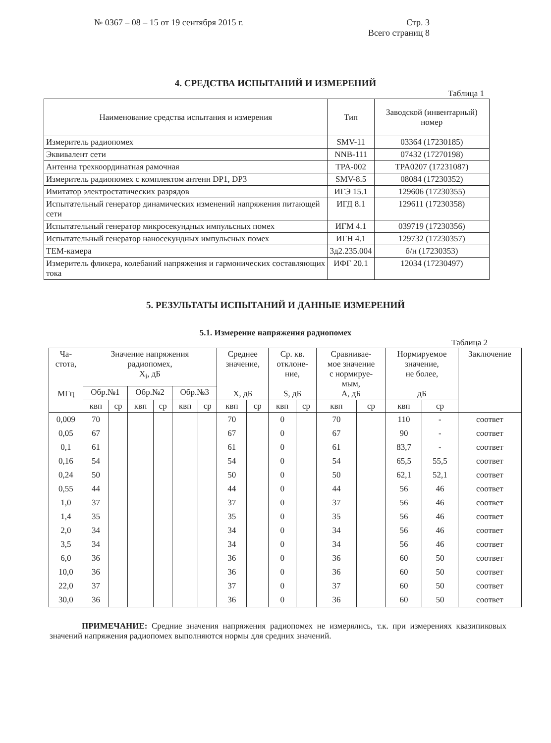№ 0367 – 08 – 15 от 19 сентября 2015 г.
Стр. 3
Всего страниц 8
4. СРЕДСТВА ИСПЫТАНИЙ И ИЗМЕРЕНИЙ
Таблица 1
| Наименование средства испытания и измерения | Тип | Заводской (инвентарный) номер |
| --- | --- | --- |
| Измеритель радиопомех | SMV-11 | 03364 (17230185) |
| Эквивалент сети | NNB-111 | 07432 (17270198) |
| Антенна трехкоординатная рамочная | TPA-002 | TPA0207 (17231087) |
| Измеритель радиопомех с комплектом антенн DP1, DP3 | SMV-8.5 | 08084 (17230352) |
| Имитатор электростатических разрядов | ИГЭ 15.1 | 129606 (17230355) |
| Испытательный генератор динамических изменений напряжения питающей сети | ИГД 8.1 | 129611 (17230358) |
| Испытательный генератор микросекундных импульсных помех | ИГМ 4.1 | 039719 (17230356) |
| Испытательный генератор наносекундных импульсных помех | ИГН 4.1 | 129732 (17230357) |
| ТЕМ-камера | 3д2.235.004 | б/н (17230353) |
| Измеритель фликера, колебаний напряжения и гармонических составляющих тока | ИФГ 20.1 | 12034 (17230497) |
5. РЕЗУЛЬТАТЫ ИСПЫТАНИЙ И ДАННЫЕ ИЗМЕРЕНИЙ
5.1. Измерение напряжения радиопомех
Таблица 2
| Ча- стота, МГц | Значение напряжения радиопомех, X<sub>i</sub>, дБ | | | | | | Среднее значение, X, дБ | | Ср. кв. отклоне- ние, S, дБ | | Сравнивае- мое значение с нормируе- мым, A, дБ | | Нормируемое значение, не более, дБ | | Заключение |
| --- | --- | --- | --- | --- | --- | --- | --- | --- | --- | --- | --- | --- | --- | --- | --- |
| | Обр.№1 | | Обр.№2 | | Обр.№3 | | | | | | | | | | |
| | квп | ср | квп | ср | квп | ср | квп | ср | квп | ср | квп | ср | квп | ср | |
| 0,009 | 70 | | | | | | 70 | | 0 | | 70 | | 110 | - | соответ |
| 0,05 | 67 | | | | | | 67 | | 0 | | 67 | | 90 | - | соответ |
| 0,1 | 61 | | | | | | 61 | | 0 | | 61 | | 83,7 | - | соответ |
| 0,16 | 54 | | | | | | 54 | | 0 | | 54 | | 65,5 | 55,5 | соответ |
| 0,24 | 50 | | | | | | 50 | | 0 | | 50 | | 62,1 | 52,1 | соответ |
| 0,55 | 44 | | | | | | 44 | | 0 | | 44 | | 56 | 46 | соответ |
| 1,0 | 37 | | | | | | 37 | | 0 | | 37 | | 56 | 46 | соответ |
| 1,4 | 35 | | | | | | 35 | | 0 | | 35 | | 56 | 46 | соответ |
| 2,0 | 34 | | | | | | 34 | | 0 | | 34 | | 56 | 46 | соответ |
| 3,5 | 34 | | | | | | 34 | | 0 | | 34 | | 56 | 46 | соответ |
| 6,0 | 36 | | | | | | 36 | | 0 | | 36 | | 60 | 50 | соответ |
| 10,0 | 36 | | | | | | 36 | | 0 | | 36 | | 60 | 50 | соответ |
| 22,0 | 37 | | | | | | 37 | | 0 | | 37 | | 60 | 50 | соответ |
| 30,0 | 36 | | | | | | 36 | | 0 | | 36 | | 60 | 50 | соответ |
ПРИМЕЧАНИЕ: Средние значения напряжения радиопомех не измерялись, т.к. при измерениях квазипиковых значений напряжения радиопомех выполняются нормы для средних значений.